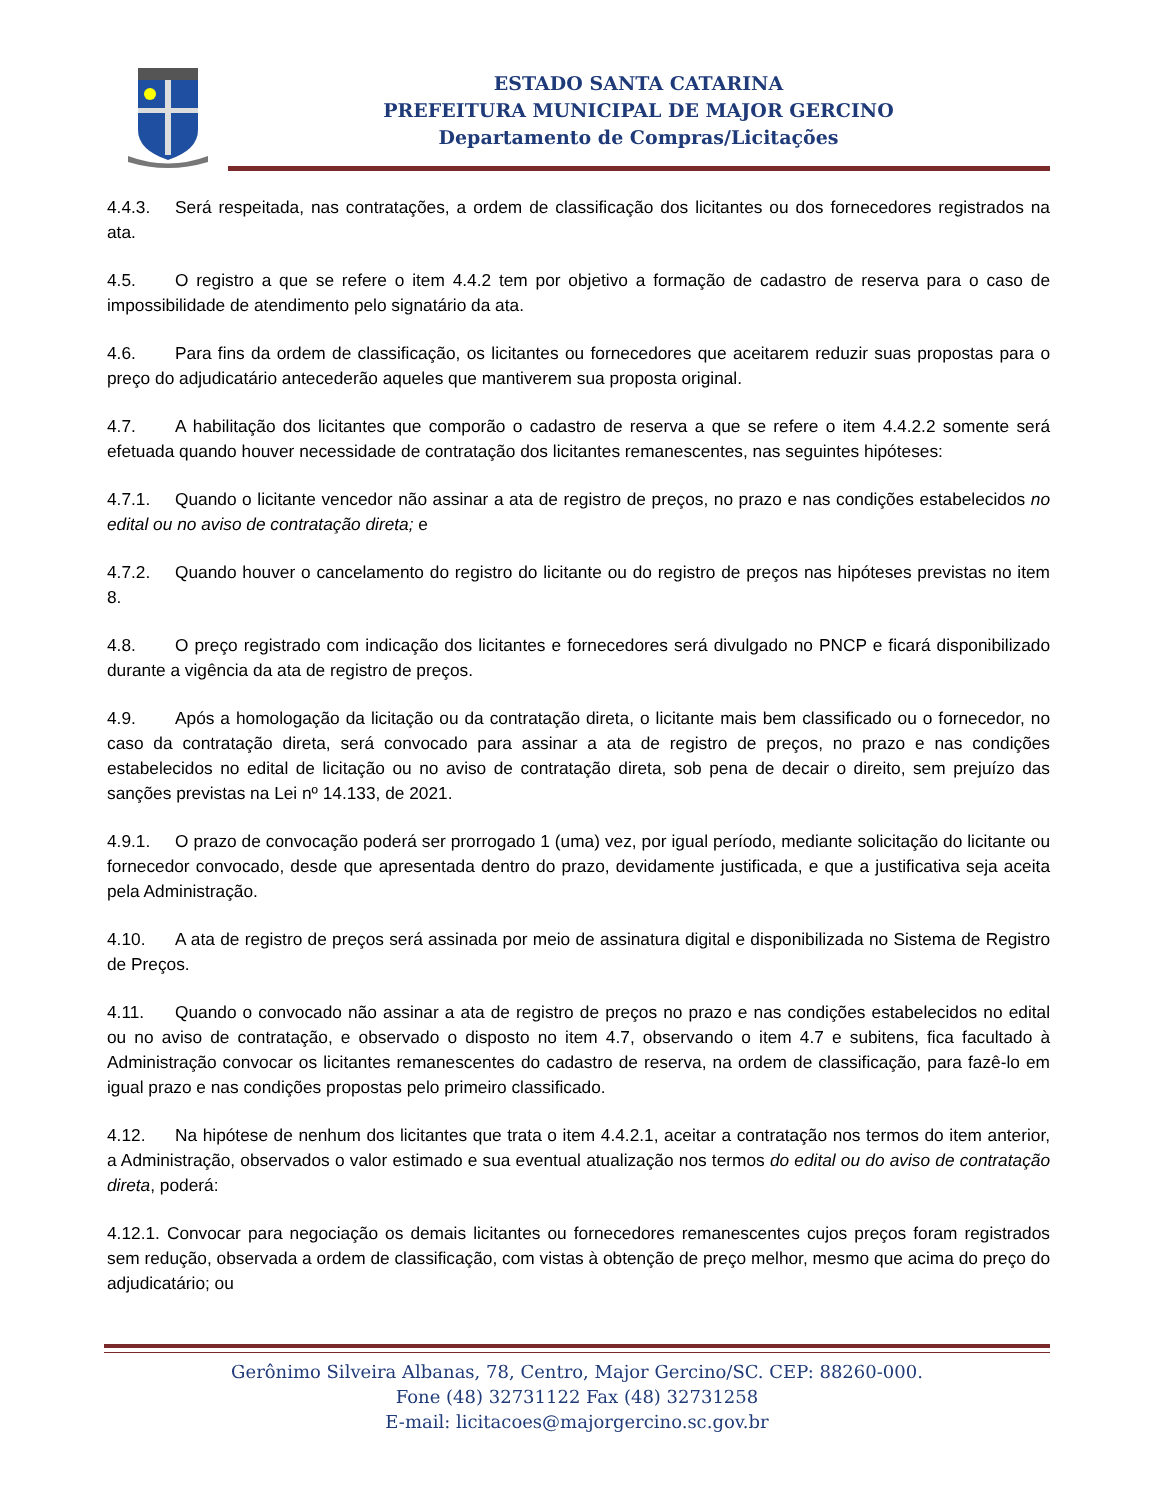ESTADO SANTA CATARINA
PREFEITURA MUNICIPAL DE MAJOR GERCINO
Departamento de Compras/Licitações
4.4.3. Será respeitada, nas contratações, a ordem de classificação dos licitantes ou dos fornecedores registrados na ata.
4.5. O registro a que se refere o item 4.4.2 tem por objetivo a formação de cadastro de reserva para o caso de impossibilidade de atendimento pelo signatário da ata.
4.6. Para fins da ordem de classificação, os licitantes ou fornecedores que aceitarem reduzir suas propostas para o preço do adjudicatário antecederão aqueles que mantiverem sua proposta original.
4.7. A habilitação dos licitantes que comporão o cadastro de reserva a que se refere o item 4.4.2.2 somente será efetuada quando houver necessidade de contratação dos licitantes remanescentes, nas seguintes hipóteses:
4.7.1. Quando o licitante vencedor não assinar a ata de registro de preços, no prazo e nas condições estabelecidos no edital ou no aviso de contratação direta; e
4.7.2. Quando houver o cancelamento do registro do licitante ou do registro de preços nas hipóteses previstas no item 8.
4.8. O preço registrado com indicação dos licitantes e fornecedores será divulgado no PNCP e ficará disponibilizado durante a vigência da ata de registro de preços.
4.9. Após a homologação da licitação ou da contratação direta, o licitante mais bem classificado ou o fornecedor, no caso da contratação direta, será convocado para assinar a ata de registro de preços, no prazo e nas condições estabelecidos no edital de licitação ou no aviso de contratação direta, sob pena de decair o direito, sem prejuízo das sanções previstas na Lei nº 14.133, de 2021.
4.9.1. O prazo de convocação poderá ser prorrogado 1 (uma) vez, por igual período, mediante solicitação do licitante ou fornecedor convocado, desde que apresentada dentro do prazo, devidamente justificada, e que a justificativa seja aceita pela Administração.
4.10. A ata de registro de preços será assinada por meio de assinatura digital e disponibilizada no Sistema de Registro de Preços.
4.11. Quando o convocado não assinar a ata de registro de preços no prazo e nas condições estabelecidos no edital ou no aviso de contratação, e observado o disposto no item 4.7, observando o item 4.7 e subitens, fica facultado à Administração convocar os licitantes remanescentes do cadastro de reserva, na ordem de classificação, para fazê-lo em igual prazo e nas condições propostas pelo primeiro classificado.
4.12. Na hipótese de nenhum dos licitantes que trata o item 4.4.2.1, aceitar a contratação nos termos do item anterior, a Administração, observados o valor estimado e sua eventual atualização nos termos do edital ou do aviso de contratação direta, poderá:
4.12.1. Convocar para negociação os demais licitantes ou fornecedores remanescentes cujos preços foram registrados sem redução, observada a ordem de classificação, com vistas à obtenção de preço melhor, mesmo que acima do preço do adjudicatário; ou
Gerônimo Silveira Albanas, 78, Centro, Major Gercino/SC. CEP: 88260-000.
Fone (48) 32731122 Fax (48) 32731258
E-mail: licitacoes@majorgercino.sc.gov.br